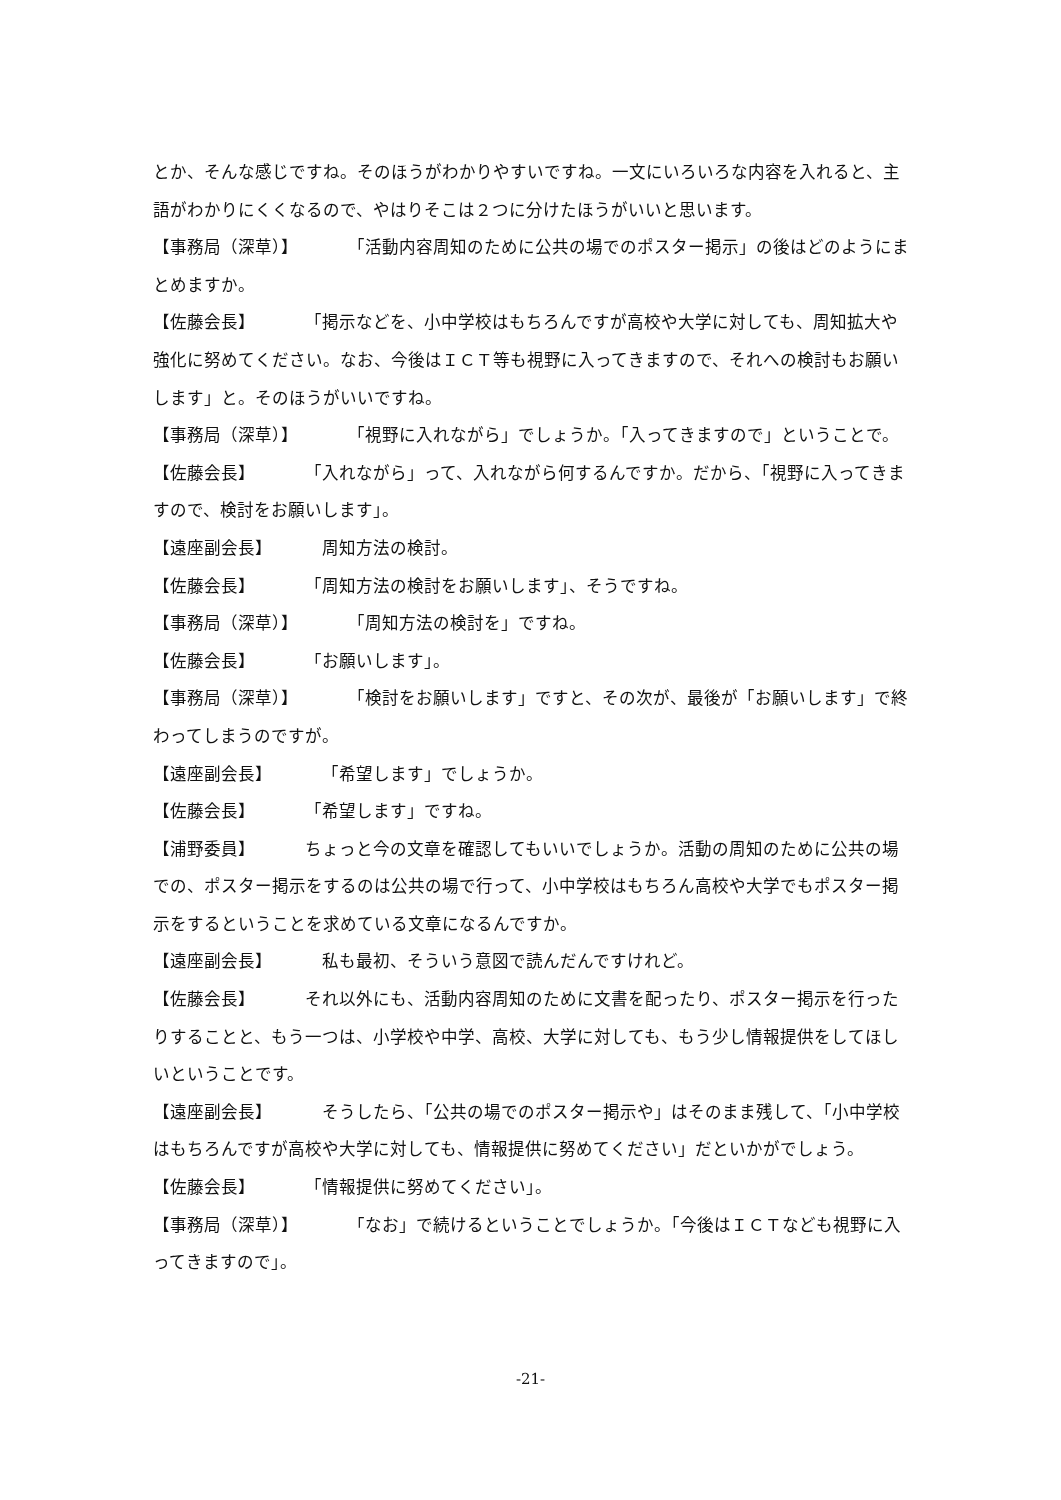とか、そんな感じですね。そのほうがわかりやすいですね。一文にいろいろな内容を入れると、主語がわかりにくくなるので、やはりそこは２つに分けたほうがいいと思います。
【事務局（深草）】 「活動内容周知のために公共の場でのポスター掲示」の後はどのようにまとめますか。
【佐藤会長】 「掲示などを、小中学校はもちろんですが高校や大学に対しても、周知拡大や強化に努めてください。なお、今後はＩＣＴ等も視野に入ってきますので、それへの検討もお願いします」と。そのほうがいいですね。
【事務局（深草）】 「視野に入れながら」でしょうか。「入ってきますので」ということで。
【佐藤会長】 「入れながら」って、入れながら何するんですか。だから、「視野に入ってきますので、検討をお願いします」。
【遠座副会長】 周知方法の検討。
【佐藤会長】 「周知方法の検討をお願いします」、そうですね。
【事務局（深草）】 「周知方法の検討を」ですね。
【佐藤会長】 「お願いします」。
【事務局（深草）】 「検討をお願いします」ですと、その次が、最後が「お願いします」で終わってしまうのですが。
【遠座副会長】 「希望します」でしょうか。
【佐藤会長】 「希望します」ですね。
【浦野委員】 ちょっと今の文章を確認してもいいでしょうか。活動の周知のために公共の場での、ポスター掲示をするのは公共の場で行って、小中学校はもちろん高校や大学でもポスター掲示をするということを求めている文章になるんですか。
【遠座副会長】 私も最初、そういう意図で読んだんですけれど。
【佐藤会長】 それ以外にも、活動内容周知のために文書を配ったり、ポスター掲示を行ったりすることと、もう一つは、小学校や中学、高校、大学に対しても、もう少し情報提供をしてほしいということです。
【遠座副会長】 そうしたら、「公共の場でのポスター掲示や」はそのまま残して、「小中学校はもちろんですが高校や大学に対しても、情報提供に努めてください」だといかがでしょう。
【佐藤会長】 「情報提供に努めてください」。
【事務局（深草）】 「なお」で続けるということでしょうか。「今後はＩＣＴなども視野に入ってきますので」。
-21-